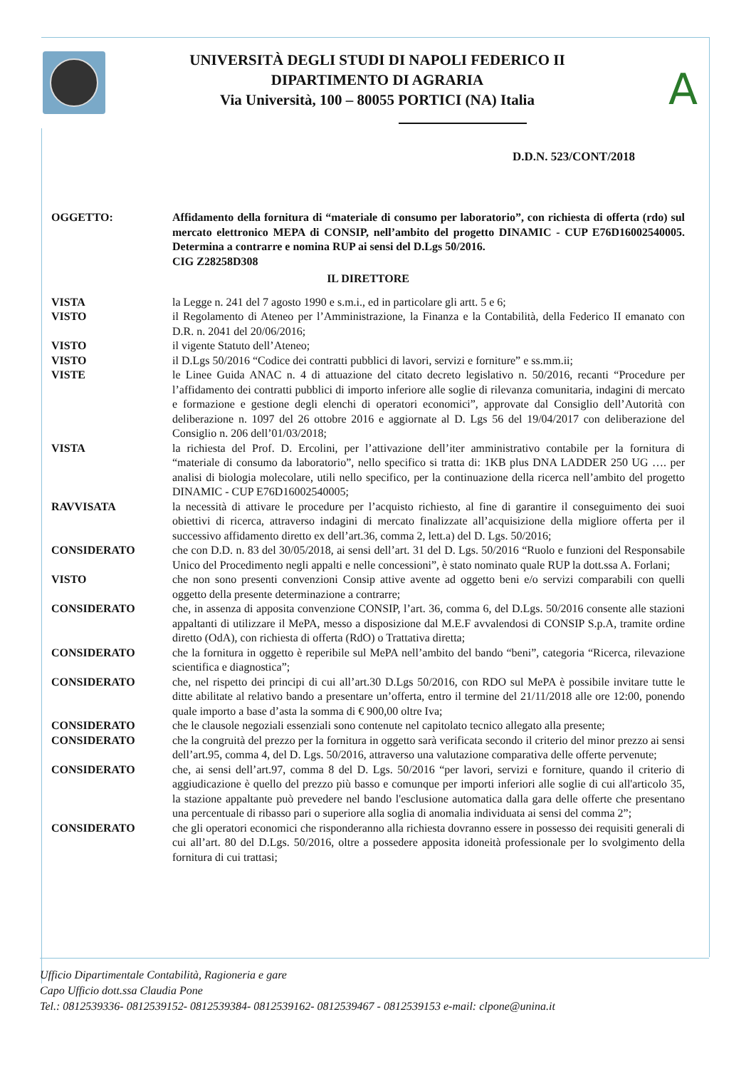UNIVERSITÀ DEGLI STUDI DI NAPOLI FEDERICO II
DIPARTIMENTO DI AGRARIA
Via Università, 100 – 80055 PORTICI (NA) Italia
A
D.D.N. 523/CONT/2018
OGGETTO: Affidamento della fornitura di “materiale di consumo per laboratorio”, con richiesta di offerta (rdo) sul mercato elettronico MEPA di CONSIP, nell’ambito del progetto DINAMIC - CUP E76D16002540005. Determina a contrarre e nomina RUP ai sensi del D.Lgs 50/2016.
CIG Z28258D308
IL DIRETTORE
VISTA la Legge n. 241 del 7 agosto 1990 e s.m.i., ed in particolare gli artt. 5 e 6;
VISTO il Regolamento di Ateneo per l’Amministrazione, la Finanza e la Contabilità, della Federico II emanato con D.R. n. 2041 del 20/06/2016;
VISTO il vigente Statuto dell’Ateneo;
VISTO il D.Lgs 50/2016 “Codice dei contratti pubblici di lavori, servizi e forniture” e ss.mm.ii;
VISTE le Linee Guida ANAC n. 4 di attuazione del citato decreto legislativo n. 50/2016, recanti “Procedure per l’affidamento dei contratti pubblici di importo inferiore alle soglie di rilevanza comunitaria, indagini di mercato e formazione e gestione degli elenchi di operatori economici”, approvate dal Consiglio dell’Autorità con deliberazione n. 1097 del 26 ottobre 2016 e aggiornate al D. Lgs 56 del 19/04/2017 con deliberazione del Consiglio n. 206 dell’01/03/2018;
VISTA la richiesta del Prof. D. Ercolini, per l’attivazione dell’iter amministrativo contabile per la fornitura di “materiale di consumo da laboratorio”, nello specifico si tratta di: 1KB plus DNA LADDER 250 UG …. per analisi di biologia molecolare, utili nello specifico, per la continuazione della ricerca nell’ambito del progetto DINAMIC - CUP E76D16002540005;
RAVVISATA la necessità di attivare le procedure per l’acquisto richiesto, al fine di garantire il conseguimento dei suoi obiettivi di ricerca, attraverso indagini di mercato finalizzate all’acquisizione della migliore offerta per il successivo affidamento diretto ex dell’art.36, comma 2, lett.a) del D. Lgs. 50/2016;
CONSIDERATO che con D.D. n. 83 del 30/05/2018, ai sensi dell’art. 31 del D. Lgs. 50/2016 “Ruolo e funzioni del Responsabile Unico del Procedimento negli appalti e nelle concessioni”, è stato nominato quale RUP la dott.ssa A. Forlani;
VISTO che non sono presenti convenzioni Consip attive avente ad oggetto beni e/o servizi comparabili con quelli oggetto della presente determinazione a contrarre;
CONSIDERATO che, in assenza di apposita convenzione CONSIP, l’art. 36, comma 6, del D.Lgs. 50/2016 consente alle stazioni appaltanti di utilizzare il MePA, messo a disposizione dal M.E.F avvalendosi di CONSIP S.p.A, tramite ordine diretto (OdA), con richiesta di offerta (RdO) o Trattativa diretta;
CONSIDERATO che la fornitura in oggetto è reperibile sul MePA nell’ambito del bando “beni”, categoria “Ricerca, rilevazione scientifica e diagnostica”;
CONSIDERATO che, nel rispetto dei principi di cui all’art.30 D.Lgs 50/2016, con RDO sul MePA è possibile invitare tutte le ditte abilitate al relativo bando a presentare un’offerta, entro il termine del 21/11/2018 alle ore 12:00, ponendo quale importo a base d’asta la somma di € 900,00 oltre Iva;
CONSIDERATO che le clausole negoziali essenziali sono contenute nel capitolato tecnico allegato alla presente;
CONSIDERATO che la congruità del prezzo per la fornitura in oggetto sarà verificata secondo il criterio del minor prezzo ai sensi dell’art.95, comma 4, del D. Lgs. 50/2016, attraverso una valutazione comparativa delle offerte pervenute;
CONSIDERATO che, ai sensi dell’art.97, comma 8 del D. Lgs. 50/2016 “per lavori, servizi e forniture, quando il criterio di aggiudicazione è quello del prezzo più basso e comunque per importi inferiori alle soglie di cui all'articolo 35, la stazione appaltante può prevedere nel bando l'esclusione automatica dalla gara delle offerte che presentano una percentuale di ribasso pari o superiore alla soglia di anomalia individuata ai sensi del comma 2”;
CONSIDERATO che gli operatori economici che risponderanno alla richiesta dovranno essere in possesso dei requisiti generali di cui all’art. 80 del D.Lgs. 50/2016, oltre a possedere apposita idoneità professionale per lo svolgimento della fornitura di cui trattasi;
Ufficio Dipartimentale Contabilità, Ragioneria e gare
Capo Ufficio dott.ssa Claudia Pone
Tel.: 0812539336- 0812539152- 0812539384- 0812539162- 0812539467 - 0812539153 e-mail: clpone@unina.it